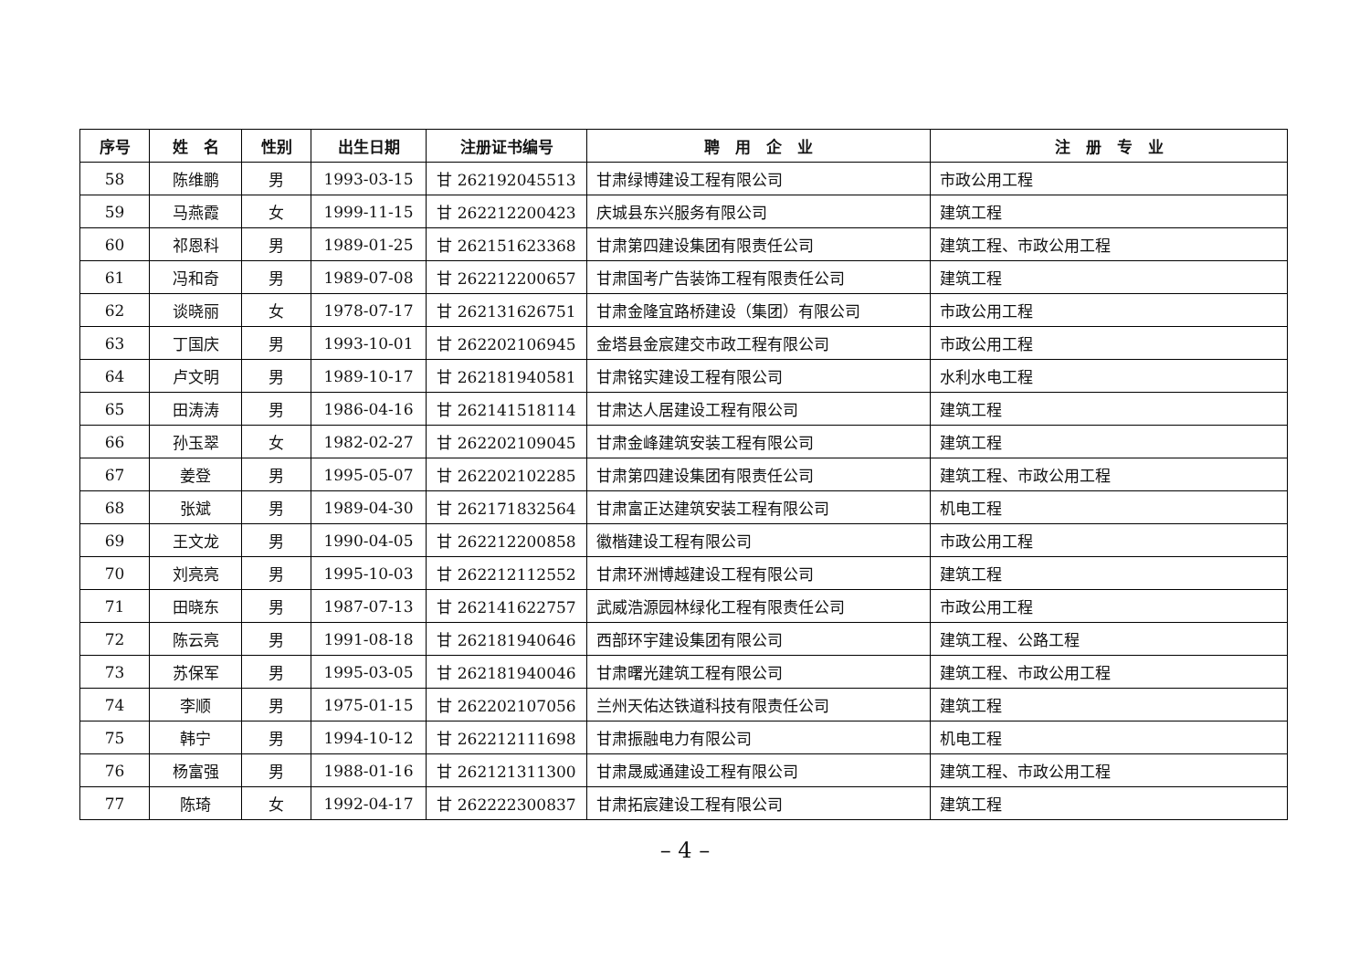| 序号 | 姓 名 | 性别 | 出生日期 | 注册证书编号 | 聘 用 企 业 | 注 册 专 业 |
| --- | --- | --- | --- | --- | --- | --- |
| 58 | 陈维鹏 | 男 | 1993-03-15 | 甘 262192045513 | 甘肃绿博建设工程有限公司 | 市政公用工程 |
| 59 | 马燕霞 | 女 | 1999-11-15 | 甘 262212200423 | 庆城县东兴服务有限公司 | 建筑工程 |
| 60 | 祁恩科 | 男 | 1989-01-25 | 甘 262151623368 | 甘肃第四建设集团有限责任公司 | 建筑工程、市政公用工程 |
| 61 | 冯和奇 | 男 | 1989-07-08 | 甘 262212200657 | 甘肃国考广告装饰工程有限责任公司 | 建筑工程 |
| 62 | 谈晓丽 | 女 | 1978-07-17 | 甘 262131626751 | 甘肃金隆宜路桥建设（集团）有限公司 | 市政公用工程 |
| 63 | 丁国庆 | 男 | 1993-10-01 | 甘 262202106945 | 金塔县金宸建交市政工程有限公司 | 市政公用工程 |
| 64 | 卢文明 | 男 | 1989-10-17 | 甘 262181940581 | 甘肃铭实建设工程有限公司 | 水利水电工程 |
| 65 | 田涛涛 | 男 | 1986-04-16 | 甘 262141518114 | 甘肃达人居建设工程有限公司 | 建筑工程 |
| 66 | 孙玉翠 | 女 | 1982-02-27 | 甘 262202109045 | 甘肃金峰建筑安装工程有限公司 | 建筑工程 |
| 67 | 姜登 | 男 | 1995-05-07 | 甘 262202102285 | 甘肃第四建设集团有限责任公司 | 建筑工程、市政公用工程 |
| 68 | 张斌 | 男 | 1989-04-30 | 甘 262171832564 | 甘肃富正达建筑安装工程有限公司 | 机电工程 |
| 69 | 王文龙 | 男 | 1990-04-05 | 甘 262212200858 | 徽楷建设工程有限公司 | 市政公用工程 |
| 70 | 刘亮亮 | 男 | 1995-10-03 | 甘 262212112552 | 甘肃环洲博越建设工程有限公司 | 建筑工程 |
| 71 | 田晓东 | 男 | 1987-07-13 | 甘 262141622757 | 武威浩源园林绿化工程有限责任公司 | 市政公用工程 |
| 72 | 陈云亮 | 男 | 1991-08-18 | 甘 262181940646 | 西部环宇建设集团有限公司 | 建筑工程、公路工程 |
| 73 | 苏保军 | 男 | 1995-03-05 | 甘 262181940046 | 甘肃曙光建筑工程有限公司 | 建筑工程、市政公用工程 |
| 74 | 李顺 | 男 | 1975-01-15 | 甘 262202107056 | 兰州天佑达铁道科技有限责任公司 | 建筑工程 |
| 75 | 韩宁 | 男 | 1994-10-12 | 甘 262212111698 | 甘肃振融电力有限公司 | 机电工程 |
| 76 | 杨富强 | 男 | 1988-01-16 | 甘 262121311300 | 甘肃晟威通建设工程有限公司 | 建筑工程、市政公用工程 |
| 77 | 陈琦 | 女 | 1992-04-17 | 甘 262222300837 | 甘肃拓宸建设工程有限公司 | 建筑工程 |
– 4 –